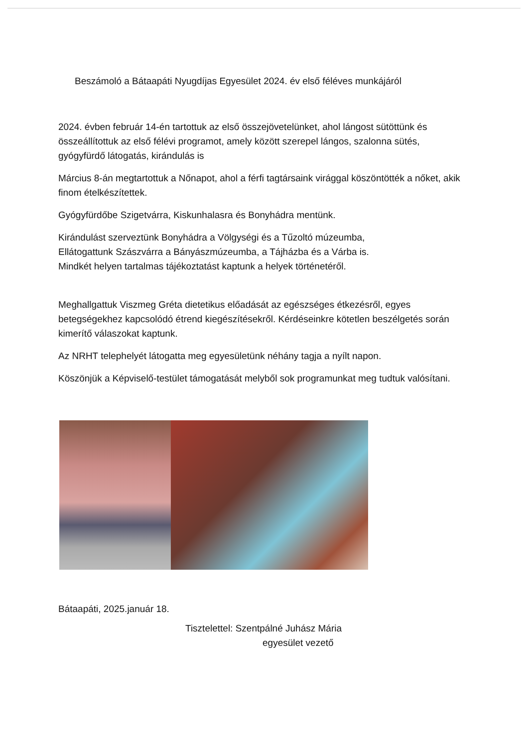Beszámoló a Bátaapáti Nyugdíjas Egyesület 2024. év első féléves munkájáról
2024. évben február 14-én tartottuk az első összejövetelünket, ahol lángost sütöttünk és összeállítottuk az első félévi programot, amely között szerepel lángos, szalonna sütés, gyógyfürdő látogatás, kirándulás is
Március 8-án megtartottuk a Nőnapot, ahol a férfi tagtársaink virággal köszöntötték a nőket, akik finom ételkészítettek.
Gyógyfürdőbe Szigetvárra, Kiskunhalasra és Bonyhádra mentünk.
Kirándulást szerveztünk Bonyhádra a Völgységi és a Tűzoltó múzeumba,
Ellátogattunk Szászvárra a Bányászmúzeumba, a Tájházba és a Várba is.
Mindkét helyen tartalmas tájékoztatást kaptunk a helyek történetéről.
Meghallgattuk Viszmeg Gréta dietetikus előadását az egészséges étkezésről, egyes betegségekhez kapcsolódó étrend kiegészítésekről. Kérdéseinkre kötetlen beszélgetés során kimerítő válaszokat kaptunk.
Az NRHT telephelyét látogatta meg egyesületünk néhány tagja a nyílt napon.
Köszönjük a Képviselő-testület támogatását melyből sok programunkat meg tudtuk valósítani.
Bátaapáti, 2025.január 18.
Tisztelettel: Szentpálné Juhász Mária
egyesület vezető